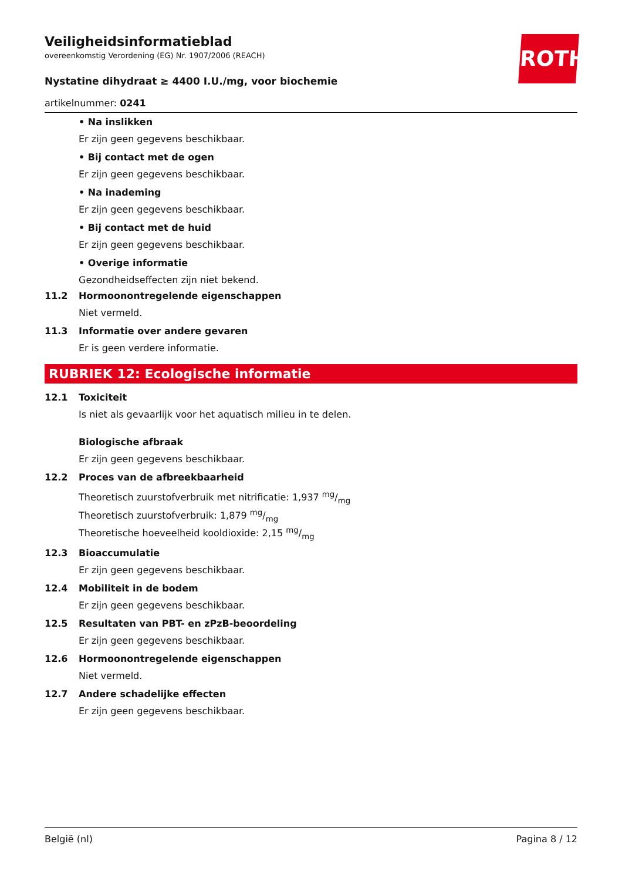ROTH
Veiligheidsinformatieblad
overeenkomstig Verordening (EG) Nr. 1907/2006 (REACH)
Nystatine dihydraat ≥ 4400 I.U./mg, voor biochemie
artikelnummer: 0241
• Na inslikken
Er zijn geen gegevens beschikbaar.
• Bij contact met de ogen
Er zijn geen gegevens beschikbaar.
• Na inademing
Er zijn geen gegevens beschikbaar.
• Bij contact met de huid
Er zijn geen gegevens beschikbaar.
• Overige informatie
Gezondheidseffecten zijn niet bekend.
11.2 Hormoonontregelende eigenschappen
Niet vermeld.
11.3 Informatie over andere gevaren
Er is geen verdere informatie.
RUBRIEK 12: Ecologische informatie
12.1 Toxiciteit
Is niet als gevaarlijk voor het aquatisch milieu in te delen.
Biologische afbraak
Er zijn geen gegevens beschikbaar.
12.2 Proces van de afbreekbaarheid
Theoretisch zuurstofverbruik met nitrificatie: 1,937 mg/mg
Theoretisch zuurstofverbruik: 1,879 mg/mg
Theoretische hoeveelheid kooldioxide: 2,15 mg/mg
12.3 Bioaccumulatie
Er zijn geen gegevens beschikbaar.
12.4 Mobiliteit in de bodem
Er zijn geen gegevens beschikbaar.
12.5 Resultaten van PBT- en zPzB-beoordeling
Er zijn geen gegevens beschikbaar.
12.6 Hormoonontregelende eigenschappen
Niet vermeld.
12.7 Andere schadelijke effecten
Er zijn geen gegevens beschikbaar.
België (nl) Pagina 8 / 12